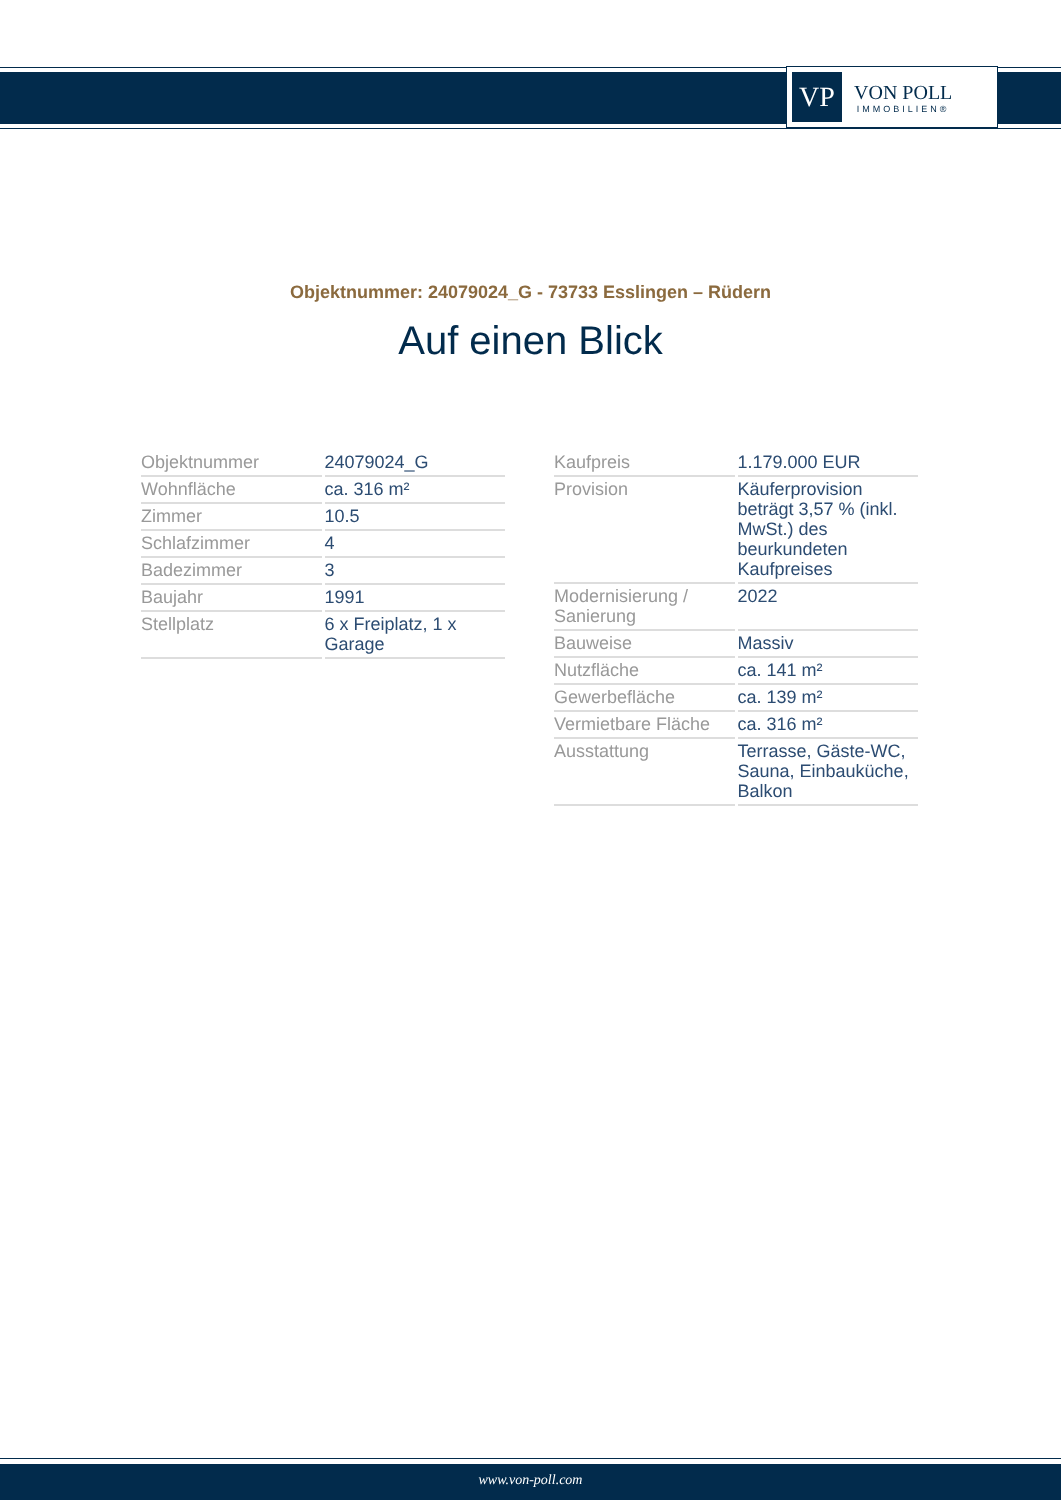VP
VON POLL
IMMOBILIEN®
Objektnummer: 24079024_G - 73733 Esslingen – Rüdern
Auf einen Blick
| Objektnummer | 24079024_G |
| Wohnfläche | ca. 316 m² |
| Zimmer | 10.5 |
| Schlafzimmer | 4 |
| Badezimmer | 3 |
| Baujahr | 1991 |
| Stellplatz | 6 x Freiplatz, 1 x Garage |
| Kaufpreis | 1.179.000 EUR |
| Provision | Käuferprovision beträgt 3,57 % (inkl. MwSt.) des beurkundeten Kaufpreises |
| Modernisierung / Sanierung | 2022 |
| Bauweise | Massiv |
| Nutzfläche | ca. 141 m² |
| Gewerbefläche | ca. 139 m² |
| Vermietbare Fläche | ca. 316 m² |
| Ausstattung | Terrasse, Gäste-WC, Sauna, Einbauküche, Balkon |
www.von-poll.com